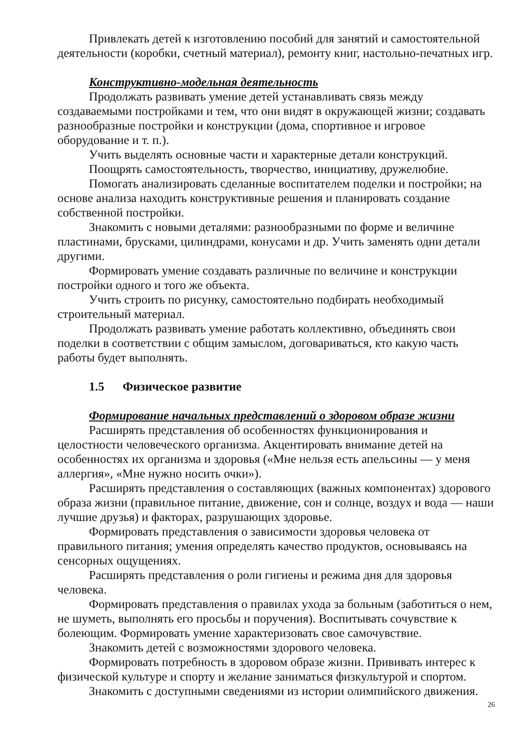Привлекать детей к изготовлению пособий для занятий и самостоятельной деятельности (коробки, счетный материал), ремонту книг, настольно-печатных игр.
Конструктивно-модельная деятельность
Продолжать развивать умение детей устанавливать связь между создаваемыми постройками и тем, что они видят в окружающей жизни; создавать разнообразные постройки и конструкции (дома, спортивное и игровое оборудование и т. п.).
Учить выделять основные части и характерные детали конструкций.
Поощрять самостоятельность, творчество, инициативу, дружелюбие.
Помогать анализировать сделанные воспитателем поделки и постройки; на основе анализа находить конструктивные решения и планировать создание собственной постройки.
Знакомить с новыми деталями: разнообразными по форме и величине пластинами, брусками, цилиндрами, конусами и др. Учить заменять одни детали другими.
Формировать умение создавать различные по величине и конструкции постройки одного и того же объекта.
Учить строить по рисунку, самостоятельно подбирать необходимый строительный материал.
Продолжать развивать умение работать коллективно, объединять свои поделки в соответствии с общим замыслом, договариваться, кто какую часть работы будет выполнять.
1.5 Физическое развитие
Формирование начальных представлений о здоровом образе жизни
Расширять представления об особенностях функционирования и целостности человеческого организма. Акцентировать внимание детей на особенностях их организма и здоровья («Мне нельзя есть апельсины — у меня аллергия», «Мне нужно носить очки»).
Расширять представления о составляющих (важных компонентах) здорового образа жизни (правильное питание, движение, сон и солнце, воздух и вода — наши лучшие друзья) и факторах, разрушающих здоровье.
Формировать представления о зависимости здоровья человека от правильного питания; умения определять качество продуктов, основываясь на сенсорных ощущениях.
Расширять представления о роли гигиены и режима дня для здоровья человека.
Формировать представления о правилах ухода за больным (заботиться о нем, не шуметь, выполнять его просьбы и поручения). Воспитывать сочувствие к болеющим. Формировать умение характеризовать свое самочувствие.
Знакомить детей с возможностями здорового человека.
Формировать потребность в здоровом образе жизни. Прививать интерес к физической культуре и спорту и желание заниматься физкультурой и спортом.
Знакомить с доступными сведениями из истории олимпийского движения.
26